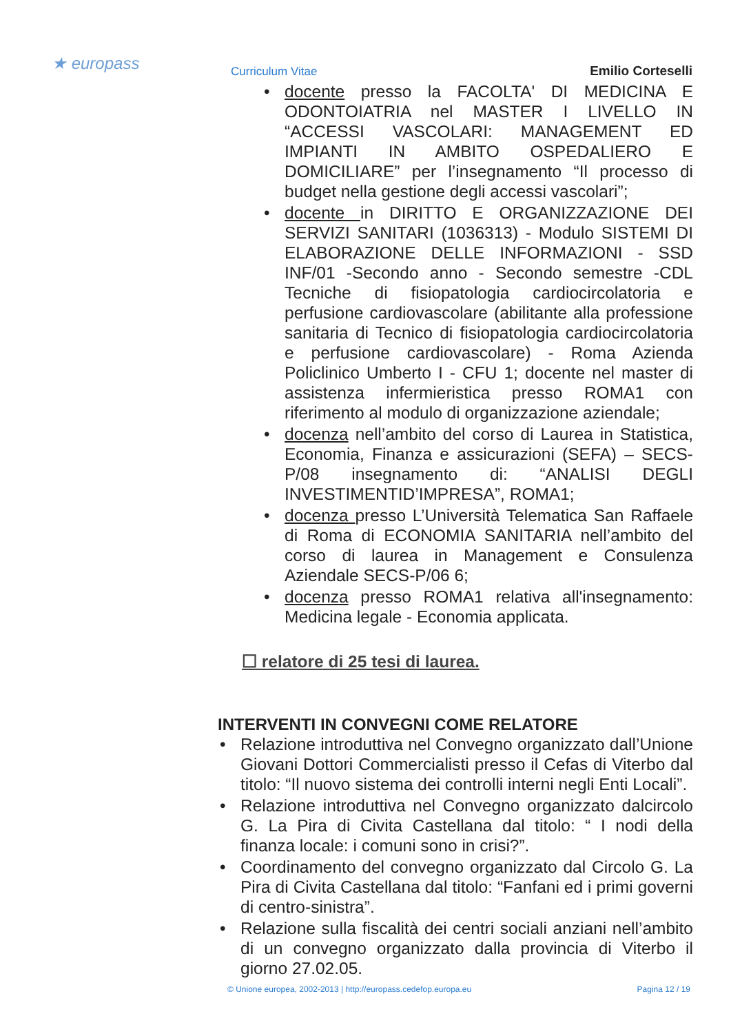★ europass Curriculum Vitae Emilio Corteselli
• docente presso la FACOLTA' DI MEDICINA E ODONTOIATRIA nel MASTER I LIVELLO IN “ACCESSI VASCOLARI: MANAGEMENT ED IMPIANTI IN AMBITO OSPEDALIERO E DOMICILIARE” per l’insegnamento “Il processo di budget nella gestione degli accessi vascolari”;
• docente in DIRITTO E ORGANIZZAZIONE DEI SERVIZI SANITARI (1036313) - Modulo SISTEMI DI ELABORAZIONE DELLE INFORMAZIONI - SSD INF/01 -Secondo anno - Secondo semestre -CDL Tecniche di fisiopatologia cardiocircolatoria e perfusione cardiovascolare (abilitante alla professione sanitaria di Tecnico di fisiopatologia cardiocircolatoria e perfusione cardiovascolare) - Roma Azienda Policlinico Umberto I - CFU 1; docente nel master di assistenza infermieristica presso ROMA1 con riferimento al modulo di organizzazione aziendale;
• docenza nell’ambito del corso di Laurea in Statistica, Economia, Finanza e assicurazioni (SEFA) – SECS-P/08 insegnamento di: “ANALISI DEGLI INVESTIMENTID’IMPRESA”, ROMA1;
• docenza presso L’Università Telematica San Raffaele di Roma di ECONOMIA SANITARIA nell’ambito del corso di laurea in Management e Consulenza Aziendale SECS-P/06 6;
• docenza presso ROMA1 relativa all'insegnamento: Medicina legale - Economia applicata.
☐ relatore di 25 tesi di laurea.
INTERVENTI IN CONVEGNI COME RELATORE
• Relazione introduttiva nel Convegno organizzato dall’Unione Giovani Dottori Commercialisti presso il Cefas di Viterbo dal titolo: “Il nuovo sistema dei controlli interni negli Enti Locali”.
• Relazione introduttiva nel Convegno organizzato dalcircolo G. La Pira di Civita Castellana dal titolo: “ I nodi della finanza locale: i comuni sono in crisi?”.
• Coordinamento del convegno organizzato dal Circolo G. La Pira di Civita Castellana dal titolo: “Fanfani ed i primi governi di centro-sinistra”.
• Relazione sulla fiscalità dei centri sociali anziani nell’ambito di un convegno organizzato dalla provincia di Viterbo il giorno 27.02.05.
© Unione europea, 2002-2013 | http://europass.cedefop.europa.eu Pagina 12 / 19